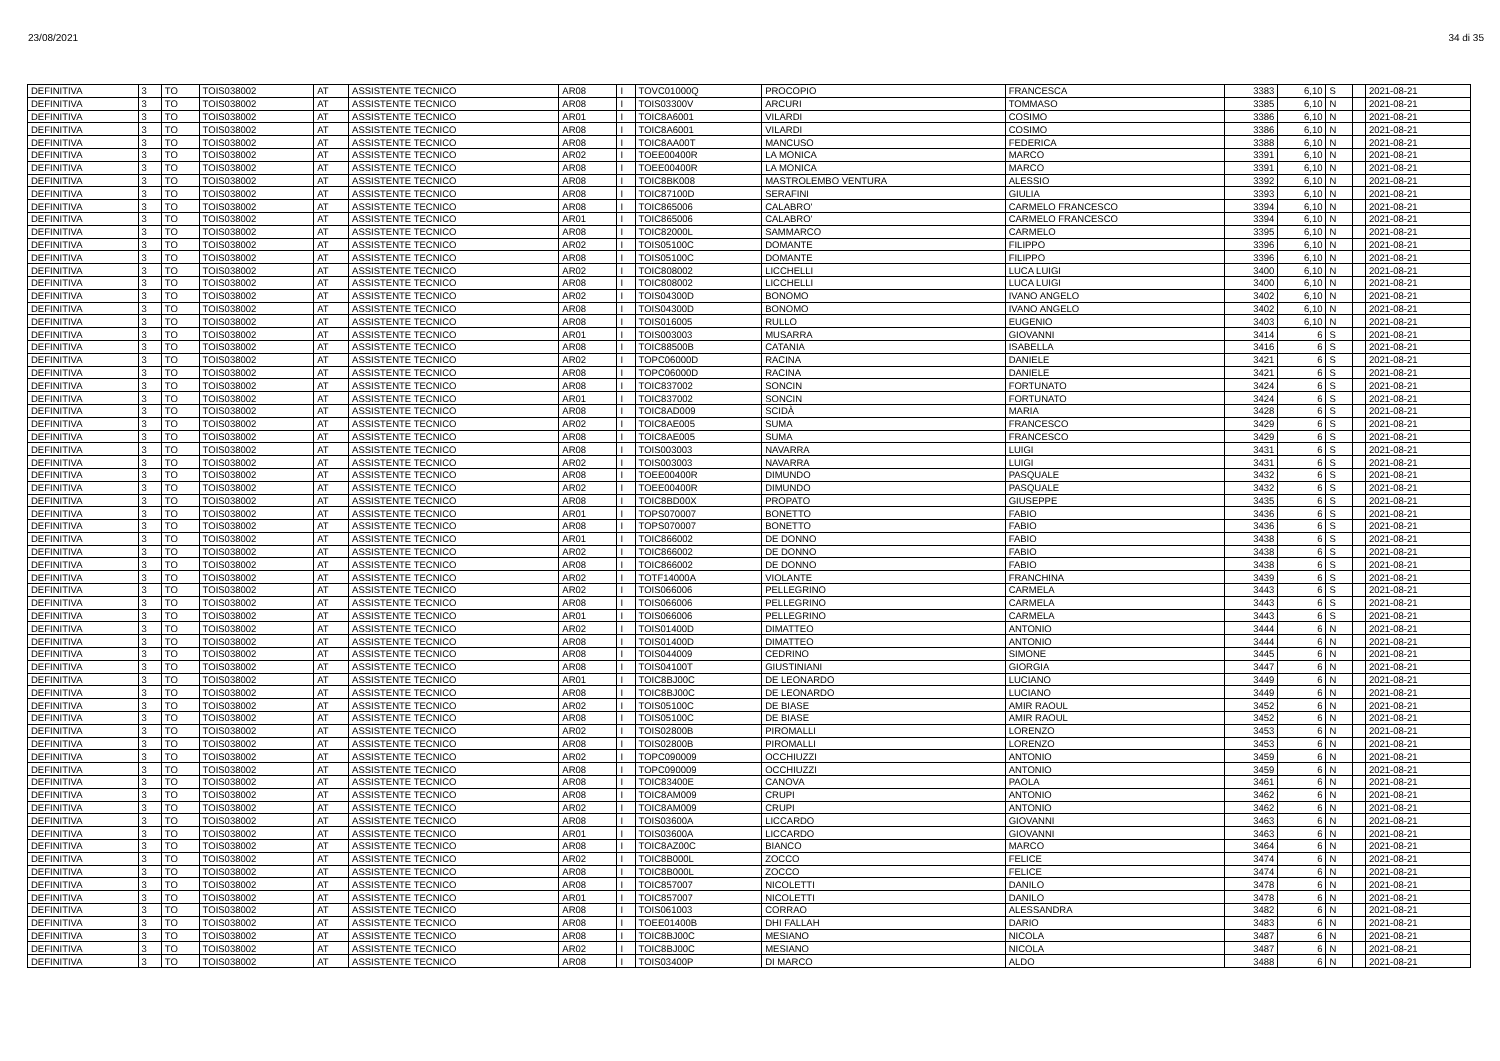23/08/2021 34 di 35
| DEFINITIVA | 3 | TO | TOIS038002 | AT | ASSISTENTE TECNICO | AR08 | I | TOVC01000Q | PROCOPIO | FRANCESCA | 3383 | 6,10 | S | | 2021-08-21 |
| DEFINITIVA | 3 | TO | TOIS038002 | AT | ASSISTENTE TECNICO | AR08 | I | TOIS03300V | ARCURI | TOMMASO | 3385 | 6,10 | N | | 2021-08-21 |
| DEFINITIVA | 3 | TO | TOIS038002 | AT | ASSISTENTE TECNICO | AR01 | I | TOIC8A6001 | VILARDI | COSIMO | 3386 | 6,10 | N | | 2021-08-21 |
| DEFINITIVA | 3 | TO | TOIS038002 | AT | ASSISTENTE TECNICO | AR08 | I | TOIC8A6001 | VILARDI | COSIMO | 3386 | 6,10 | N | | 2021-08-21 |
| DEFINITIVA | 3 | TO | TOIS038002 | AT | ASSISTENTE TECNICO | AR08 | I | TOIC8AA00T | MANCUSO | FEDERICA | 3388 | 6,10 | N | | 2021-08-21 |
| DEFINITIVA | 3 | TO | TOIS038002 | AT | ASSISTENTE TECNICO | AR02 | I | TOEE00400R | LA MONICA | MARCO | 3391 | 6,10 | N | | 2021-08-21 |
| DEFINITIVA | 3 | TO | TOIS038002 | AT | ASSISTENTE TECNICO | AR08 | I | TOEE00400R | LA MONICA | MARCO | 3391 | 6,10 | N | | 2021-08-21 |
| DEFINITIVA | 3 | TO | TOIS038002 | AT | ASSISTENTE TECNICO | AR08 | I | TOIC8BK008 | MASTROLEMBO VENTURA | ALESSIO | 3392 | 6,10 | N | | 2021-08-21 |
| DEFINITIVA | 3 | TO | TOIS038002 | AT | ASSISTENTE TECNICO | AR08 | I | TOIC87100D | SERAFINI | GIULIA | 3393 | 6,10 | N | | 2021-08-21 |
| DEFINITIVA | 3 | TO | TOIS038002 | AT | ASSISTENTE TECNICO | AR08 | I | TOIC865006 | CALABRO' | CARMELO FRANCESCO | 3394 | 6,10 | N | | 2021-08-21 |
| DEFINITIVA | 3 | TO | TOIS038002 | AT | ASSISTENTE TECNICO | AR01 | I | TOIC865006 | CALABRO' | CARMELO FRANCESCO | 3394 | 6,10 | N | | 2021-08-21 |
| DEFINITIVA | 3 | TO | TOIS038002 | AT | ASSISTENTE TECNICO | AR08 | I | TOIC82000L | SAMMARCO | CARMELO | 3395 | 6,10 | N | | 2021-08-21 |
| DEFINITIVA | 3 | TO | TOIS038002 | AT | ASSISTENTE TECNICO | AR02 | I | TOIS05100C | DOMANTE | FILIPPO | 3396 | 6,10 | N | | 2021-08-21 |
| DEFINITIVA | 3 | TO | TOIS038002 | AT | ASSISTENTE TECNICO | AR08 | I | TOIS05100C | DOMANTE | FILIPPO | 3396 | 6,10 | N | | 2021-08-21 |
| DEFINITIVA | 3 | TO | TOIS038002 | AT | ASSISTENTE TECNICO | AR02 | I | TOIC808002 | LICCHELLI | LUCA LUIGI | 3400 | 6,10 | N | | 2021-08-21 |
| DEFINITIVA | 3 | TO | TOIS038002 | AT | ASSISTENTE TECNICO | AR08 | I | TOIC808002 | LICCHELLI | LUCA LUIGI | 3400 | 6,10 | N | | 2021-08-21 |
| DEFINITIVA | 3 | TO | TOIS038002 | AT | ASSISTENTE TECNICO | AR02 | I | TOIS04300D | BONOMO | IVANO ANGELO | 3402 | 6,10 | N | | 2021-08-21 |
| DEFINITIVA | 3 | TO | TOIS038002 | AT | ASSISTENTE TECNICO | AR08 | I | TOIS04300D | BONOMO | IVANO ANGELO | 3402 | 6,10 | N | | 2021-08-21 |
| DEFINITIVA | 3 | TO | TOIS038002 | AT | ASSISTENTE TECNICO | AR08 | I | TOIS016005 | RULLO | EUGENIO | 3403 | 6,10 | N | | 2021-08-21 |
| DEFINITIVA | 3 | TO | TOIS038002 | AT | ASSISTENTE TECNICO | AR01 | I | TOIS003003 | MUSARRA | GIOVANNI | 3414 | 6 | S | | 2021-08-21 |
| DEFINITIVA | 3 | TO | TOIS038002 | AT | ASSISTENTE TECNICO | AR08 | I | TOIC88500B | CATANIA | ISABELLA | 3416 | 6 | S | | 2021-08-21 |
| DEFINITIVA | 3 | TO | TOIS038002 | AT | ASSISTENTE TECNICO | AR02 | I | TOPC06000D | RACINA | DANIELE | 3421 | 6 | S | | 2021-08-21 |
| DEFINITIVA | 3 | TO | TOIS038002 | AT | ASSISTENTE TECNICO | AR08 | I | TOPC06000D | RACINA | DANIELE | 3421 | 6 | S | | 2021-08-21 |
| DEFINITIVA | 3 | TO | TOIS038002 | AT | ASSISTENTE TECNICO | AR08 | I | TOIC837002 | SONCIN | FORTUNATO | 3424 | 6 | S | | 2021-08-21 |
| DEFINITIVA | 3 | TO | TOIS038002 | AT | ASSISTENTE TECNICO | AR01 | I | TOIC837002 | SONCIN | FORTUNATO | 3424 | 6 | S | | 2021-08-21 |
| DEFINITIVA | 3 | TO | TOIS038002 | AT | ASSISTENTE TECNICO | AR08 | I | TOIC8AD009 | SCIDÀ | MARIA | 3428 | 6 | S | | 2021-08-21 |
| DEFINITIVA | 3 | TO | TOIS038002 | AT | ASSISTENTE TECNICO | AR02 | I | TOIC8AE005 | SUMA | FRANCESCO | 3429 | 6 | S | | 2021-08-21 |
| DEFINITIVA | 3 | TO | TOIS038002 | AT | ASSISTENTE TECNICO | AR08 | I | TOIC8AE005 | SUMA | FRANCESCO | 3429 | 6 | S | | 2021-08-21 |
| DEFINITIVA | 3 | TO | TOIS038002 | AT | ASSISTENTE TECNICO | AR08 | I | TOIS003003 | NAVARRA | LUIGI | 3431 | 6 | S | | 2021-08-21 |
| DEFINITIVA | 3 | TO | TOIS038002 | AT | ASSISTENTE TECNICO | AR02 | I | TOIS003003 | NAVARRA | LUIGI | 3431 | 6 | S | | 2021-08-21 |
| DEFINITIVA | 3 | TO | TOIS038002 | AT | ASSISTENTE TECNICO | AR08 | I | TOEE00400R | DIMUNDO | PASQUALE | 3432 | 6 | S | | 2021-08-21 |
| DEFINITIVA | 3 | TO | TOIS038002 | AT | ASSISTENTE TECNICO | AR02 | I | TOEE00400R | DIMUNDO | PASQUALE | 3432 | 6 | S | | 2021-08-21 |
| DEFINITIVA | 3 | TO | TOIS038002 | AT | ASSISTENTE TECNICO | AR08 | I | TOIC8BD00X | PROPATO | GIUSEPPE | 3435 | 6 | S | | 2021-08-21 |
| DEFINITIVA | 3 | TO | TOIS038002 | AT | ASSISTENTE TECNICO | AR01 | I | TOPS070007 | BONETTO | FABIO | 3436 | 6 | S | | 2021-08-21 |
| DEFINITIVA | 3 | TO | TOIS038002 | AT | ASSISTENTE TECNICO | AR08 | I | TOPS070007 | BONETTO | FABIO | 3436 | 6 | S | | 2021-08-21 |
| DEFINITIVA | 3 | TO | TOIS038002 | AT | ASSISTENTE TECNICO | AR01 | I | TOIC866002 | DE DONNO | FABIO | 3438 | 6 | S | | 2021-08-21 |
| DEFINITIVA | 3 | TO | TOIS038002 | AT | ASSISTENTE TECNICO | AR02 | I | TOIC866002 | DE DONNO | FABIO | 3438 | 6 | S | | 2021-08-21 |
| DEFINITIVA | 3 | TO | TOIS038002 | AT | ASSISTENTE TECNICO | AR08 | I | TOIC866002 | DE DONNO | FABIO | 3438 | 6 | S | | 2021-08-21 |
| DEFINITIVA | 3 | TO | TOIS038002 | AT | ASSISTENTE TECNICO | AR02 | I | TOTF14000A | VIOLANTE | FRANCHINA | 3439 | 6 | S | | 2021-08-21 |
| DEFINITIVA | 3 | TO | TOIS038002 | AT | ASSISTENTE TECNICO | AR02 | I | TOIS066006 | PELLEGRINO | CARMELA | 3443 | 6 | S | | 2021-08-21 |
| DEFINITIVA | 3 | TO | TOIS038002 | AT | ASSISTENTE TECNICO | AR08 | I | TOIS066006 | PELLEGRINO | CARMELA | 3443 | 6 | S | | 2021-08-21 |
| DEFINITIVA | 3 | TO | TOIS038002 | AT | ASSISTENTE TECNICO | AR01 | I | TOIS066006 | PELLEGRINO | CARMELA | 3443 | 6 | S | | 2021-08-21 |
| DEFINITIVA | 3 | TO | TOIS038002 | AT | ASSISTENTE TECNICO | AR02 | I | TOIS01400D | DIMATTEO | ANTONIO | 3444 | 6 | N | | 2021-08-21 |
| DEFINITIVA | 3 | TO | TOIS038002 | AT | ASSISTENTE TECNICO | AR08 | I | TOIS01400D | DIMATTEO | ANTONIO | 3444 | 6 | N | | 2021-08-21 |
| DEFINITIVA | 3 | TO | TOIS038002 | AT | ASSISTENTE TECNICO | AR08 | I | TOIS044009 | CEDRINO | SIMONE | 3445 | 6 | N | | 2021-08-21 |
| DEFINITIVA | 3 | TO | TOIS038002 | AT | ASSISTENTE TECNICO | AR08 | I | TOIS04100T | GIUSTINIANI | GIORGIA | 3447 | 6 | N | | 2021-08-21 |
| DEFINITIVA | 3 | TO | TOIS038002 | AT | ASSISTENTE TECNICO | AR01 | I | TOIC8BJ00C | DE LEONARDO | LUCIANO | 3449 | 6 | N | | 2021-08-21 |
| DEFINITIVA | 3 | TO | TOIS038002 | AT | ASSISTENTE TECNICO | AR08 | I | TOIC8BJ00C | DE LEONARDO | LUCIANO | 3449 | 6 | N | | 2021-08-21 |
| DEFINITIVA | 3 | TO | TOIS038002 | AT | ASSISTENTE TECNICO | AR02 | I | TOIS05100C | DE BIASE | AMIR RAOUL | 3452 | 6 | N | | 2021-08-21 |
| DEFINITIVA | 3 | TO | TOIS038002 | AT | ASSISTENTE TECNICO | AR08 | I | TOIS05100C | DE BIASE | AMIR RAOUL | 3452 | 6 | N | | 2021-08-21 |
| DEFINITIVA | 3 | TO | TOIS038002 | AT | ASSISTENTE TECNICO | AR02 | I | TOIS02800B | PIROMALLI | LORENZO | 3453 | 6 | N | | 2021-08-21 |
| DEFINITIVA | 3 | TO | TOIS038002 | AT | ASSISTENTE TECNICO | AR08 | I | TOIS02800B | PIROMALLI | LORENZO | 3453 | 6 | N | | 2021-08-21 |
| DEFINITIVA | 3 | TO | TOIS038002 | AT | ASSISTENTE TECNICO | AR02 | I | TOPC090009 | OCCHIUZZI | ANTONIO | 3459 | 6 | N | | 2021-08-21 |
| DEFINITIVA | 3 | TO | TOIS038002 | AT | ASSISTENTE TECNICO | AR08 | I | TOPC090009 | OCCHIUZZI | ANTONIO | 3459 | 6 | N | | 2021-08-21 |
| DEFINITIVA | 3 | TO | TOIS038002 | AT | ASSISTENTE TECNICO | AR08 | I | TOIC83400E | CANOVA | PAOLA | 3461 | 6 | N | | 2021-08-21 |
| DEFINITIVA | 3 | TO | TOIS038002 | AT | ASSISTENTE TECNICO | AR08 | I | TOIC8AM009 | CRUPI | ANTONIO | 3462 | 6 | N | | 2021-08-21 |
| DEFINITIVA | 3 | TO | TOIS038002 | AT | ASSISTENTE TECNICO | AR02 | I | TOIC8AM009 | CRUPI | ANTONIO | 3462 | 6 | N | | 2021-08-21 |
| DEFINITIVA | 3 | TO | TOIS038002 | AT | ASSISTENTE TECNICO | AR08 | I | TOIS03600A | LICCARDO | GIOVANNI | 3463 | 6 | N | | 2021-08-21 |
| DEFINITIVA | 3 | TO | TOIS038002 | AT | ASSISTENTE TECNICO | AR01 | I | TOIS03600A | LICCARDO | GIOVANNI | 3463 | 6 | N | | 2021-08-21 |
| DEFINITIVA | 3 | TO | TOIS038002 | AT | ASSISTENTE TECNICO | AR08 | I | TOIC8AZ00C | BIANCO | MARCO | 3464 | 6 | N | | 2021-08-21 |
| DEFINITIVA | 3 | TO | TOIS038002 | AT | ASSISTENTE TECNICO | AR02 | I | TOIC8B000L | ZOCCO | FELICE | 3474 | 6 | N | | 2021-08-21 |
| DEFINITIVA | 3 | TO | TOIS038002 | AT | ASSISTENTE TECNICO | AR08 | I | TOIC8B000L | ZOCCO | FELICE | 3474 | 6 | N | | 2021-08-21 |
| DEFINITIVA | 3 | TO | TOIS038002 | AT | ASSISTENTE TECNICO | AR08 | I | TOIC857007 | NICOLETTI | DANILO | 3478 | 6 | N | | 2021-08-21 |
| DEFINITIVA | 3 | TO | TOIS038002 | AT | ASSISTENTE TECNICO | AR01 | I | TOIC857007 | NICOLETTI | DANILO | 3478 | 6 | N | | 2021-08-21 |
| DEFINITIVA | 3 | TO | TOIS038002 | AT | ASSISTENTE TECNICO | AR08 | I | TOIS061003 | CORRAO | ALESSANDRA | 3482 | 6 | N | | 2021-08-21 |
| DEFINITIVA | 3 | TO | TOIS038002 | AT | ASSISTENTE TECNICO | AR08 | I | TOEE01400B | DHI FALLAH | DARIO | 3483 | 6 | N | | 2021-08-21 |
| DEFINITIVA | 3 | TO | TOIS038002 | AT | ASSISTENTE TECNICO | AR08 | I | TOIC8BJ00C | MESIANO | NICOLA | 3487 | 6 | N | | 2021-08-21 |
| DEFINITIVA | 3 | TO | TOIS038002 | AT | ASSISTENTE TECNICO | AR02 | I | TOIC8BJ00C | MESIANO | NICOLA | 3487 | 6 | N | | 2021-08-21 |
| DEFINITIVA | 3 | TO | TOIS038002 | AT | ASSISTENTE TECNICO | AR08 | I | TOIS03400P | DI MARCO | ALDO | 3488 | 6 | N | | 2021-08-21 |